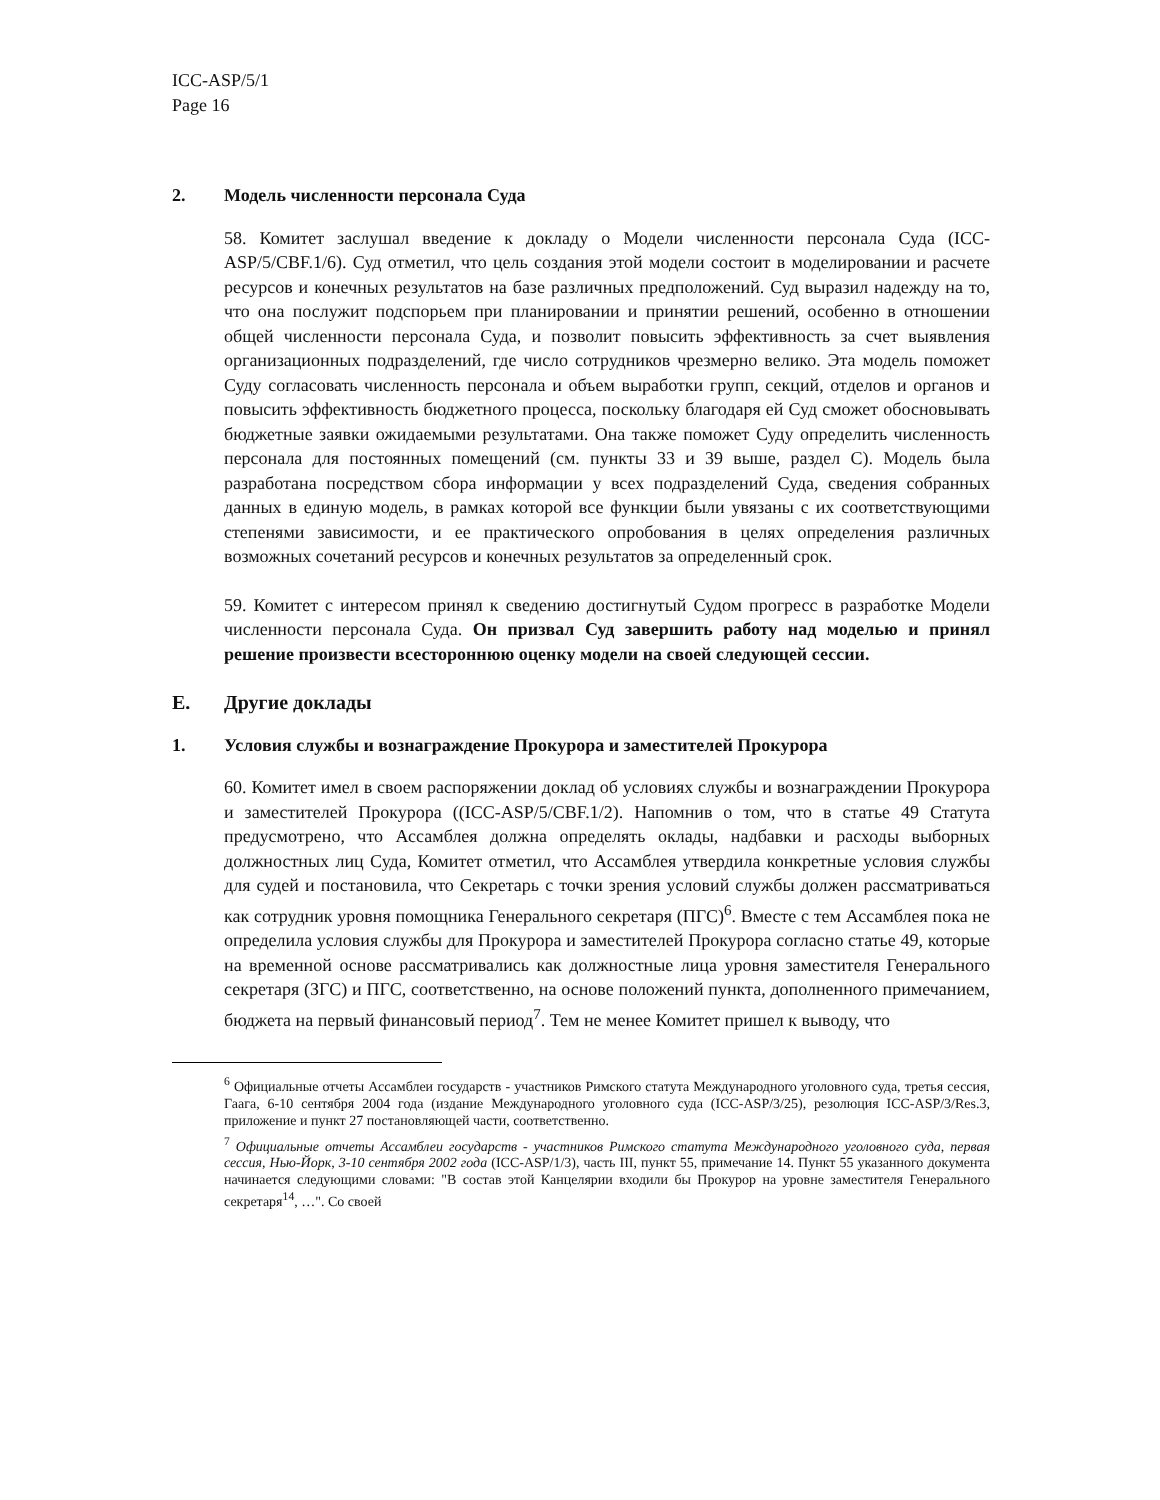ICC-ASP/5/1
Page 16
2. Модель численности персонала Суда
58. Комитет заслушал введение к докладу о Модели численности персонала Суда (ICC-ASP/5/CBF.1/6). Суд отметил, что цель создания этой модели состоит в моделировании и расчете ресурсов и конечных результатов на базе различных предположений. Суд выразил надежду на то, что она послужит подспорьем при планировании и принятии решений, особенно в отношении общей численности персонала Суда, и позволит повысить эффективность за счет выявления организационных подразделений, где число сотрудников чрезмерно велико. Эта модель поможет Суду согласовать численность персонала и объем выработки групп, секций, отделов и органов и повысить эффективность бюджетного процесса, поскольку благодаря ей Суд сможет обосновывать бюджетные заявки ожидаемыми результатами. Она также поможет Суду определить численность персонала для постоянных помещений (см. пункты 33 и 39 выше, раздел C). Модель была разработана посредством сбора информации у всех подразделений Суда, сведения собранных данных в единую модель, в рамках которой все функции были увязаны с их соответствующими степенями зависимости, и ее практического опробования в целях определения различных возможных сочетаний ресурсов и конечных результатов за определенный срок.
59. Комитет с интересом принял к сведению достигнутый Судом прогресс в разработке Модели численности персонала Суда. Он призвал Суд завершить работу над моделью и принял решение произвести всестороннюю оценку модели на своей следующей сессии.
E. Другие доклады
1. Условия службы и вознаграждение Прокурора и заместителей Прокурора
60. Комитет имел в своем распоряжении доклад об условиях службы и вознаграждении Прокурора и заместителей Прокурора ((ICC-ASP/5/CBF.1/2). Напомнив о том, что в статье 49 Статута предусмотрено, что Ассамблея должна определять оклады, надбавки и расходы выборных должностных лиц Суда, Комитет отметил, что Ассамблея утвердила конкретные условия службы для судей и постановила, что Секретарь с точки зрения условий службы должен рассматриваться как сотрудник уровня помощника Генерального секретаря (ПГС)<sup>6</sup>. Вместе с тем Ассамблея пока не определила условия службы для Прокурора и заместителей Прокурора согласно статье 49, которые на временной основе рассматривались как должностные лица уровня заместителя Генерального секретаря (ЗГС) и ПГС, соответственно, на основе положений пункта, дополненного примечанием, бюджета на первый финансовый период<sup>7</sup>. Тем не менее Комитет пришел к выводу, что
<sup>6</sup> Официальные отчеты Ассамблеи государств - участников Римского статута Международного уголовного суда, третья сессия, Гаага, 6-10 сентября 2004 года (издание Международного уголовного суда (ICC-ASP/3/25), резолюция ICC-ASP/3/Res.3, приложение и пункт 27 постановляющей части, соответственно.
<sup>7</sup> Официальные отчеты Ассамблеи государств - участников Римского статута Международного уголовного суда, первая сессия, Нью-Йорк, 3-10 сентября 2002 года (ICC-ASP/1/3), часть III, пункт 55, примечание 14. Пункт 55 указанного документа начинается следующими словами: "В состав этой Канцелярии входили бы Прокурор на уровне заместителя Генерального секретаря<sup>14</sup>, …". Со своей